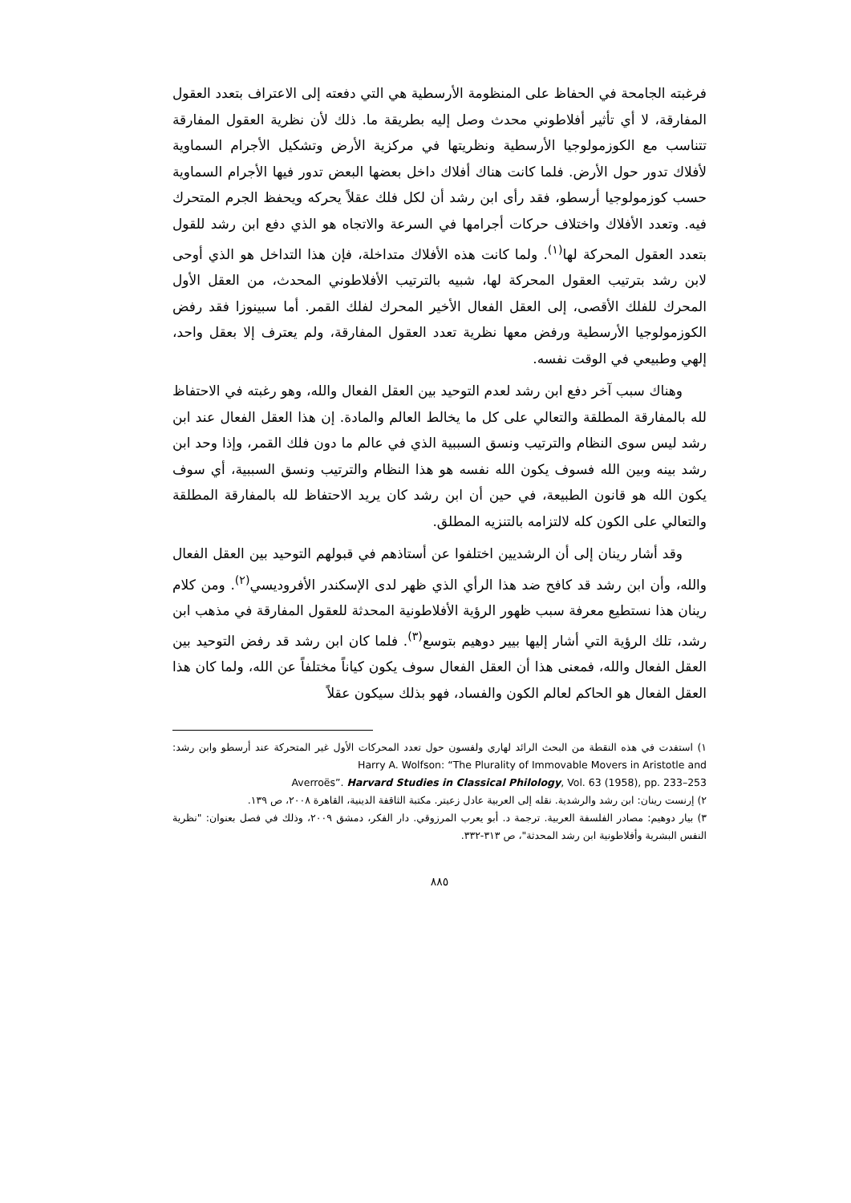فرغبته الجامحة في الحفاظ على المنظومة الأرسطية هي التي دفعته إلى الاعتراف بتعدد العقول المفارقة، لا أي تأثير أفلاطوني محدث وصل إليه بطريقة ما. ذلك لأن نظرية العقول المفارقة تتناسب مع الكوزمولوجيا الأرسطية ونظريتها في مركزية الأرض وتشكيل الأجرام السماوية لأفلاك تدور حول الأرض. فلما كانت هناك أفلاك داخل بعضها البعض تدور فيها الأجرام السماوية حسب كوزمولوجيا أرسطو، فقد رأى ابن رشد أن لكل فلك عقلاً يحركه ويحفظ الجرم المتحرك فيه. وتعدد الأفلاك واختلاف حركات أجرامها في السرعة والاتجاه هو الذي دفع ابن رشد للقول بتعدد العقول المحركة لها<sup>(١)</sup>. ولما كانت هذه الأفلاك متداخلة، فإن هذا التداخل هو الذي أوحى لابن رشد بترتيب العقول المحركة لها، شبيه بالترتيب الأفلاطوني المحدث، من العقل الأول المحرك للفلك الأقصى، إلى العقل الفعال الأخير المحرك لفلك القمر. أما سبينوزا فقد رفض الكوزمولوجيا الأرسطية ورفض معها نظرية تعدد العقول المفارقة، ولم يعترف إلا بعقل واحد، إلهي وطبيعي في الوقت نفسه.
وهناك سبب آخر دفع ابن رشد لعدم التوحيد بين العقل الفعال والله، وهو رغبته في الاحتفاظ لله بالمفارقة المطلقة والتعالي على كل ما يخالط العالم والمادة. إن هذا العقل الفعال عند ابن رشد ليس سوى النظام والترتيب ونسق السببية الذي في عالم ما دون فلك القمر، وإذا وحد ابن رشد بينه وبين الله فسوف يكون الله نفسه هو هذا النظام والترتيب ونسق السببية، أي سوف يكون الله هو قانون الطبيعة، في حين أن ابن رشد كان يريد الاحتفاظ لله بالمفارقة المطلقة والتعالي على الكون كله لالتزامه بالتنزيه المطلق.
وقد أشار رينان إلى أن الرشديين اختلفوا عن أستاذهم في قبولهم التوحيد بين العقل الفعال والله، وأن ابن رشد قد كافح ضد هذا الرأي الذي ظهر لدى الإسكندر الأفروديسي<sup>(٢)</sup>. ومن كلام رينان هذا نستطيع معرفة سبب ظهور الرؤية الأفلاطونية المحدثة للعقول المفارقة في مذهب ابن رشد، تلك الرؤية التي أشار إليها بيير دوهيم بتوسع<sup>(٣)</sup>. فلما كان ابن رشد قد رفض التوحيد بين العقل الفعال والله، فمعنى هذا أن العقل الفعال سوف يكون كياناً مختلفاً عن الله، ولما كان هذا العقل الفعال هو الحاكم لعالم الكون والفساد، فهو بذلك سيكون عقلاً
١) استفدت في هذه النقطة من البحث الرائد لهاري ولفسون حول تعدد المحركات الأول غير المتحركة عند أرسطو وابن رشد: Harry A. Wolfson: “The Plurality of Immovable Movers in Aristotle and
Averroës”. Harvard Studies in Classical Philology, Vol. 63 (1958), pp. 233–253
٢) إرنست رينان: ابن رشد والرشدية. نقله إلى العربية عادل زعيتر. مكتبة الثاقفة الدينية، القاهرة ٢٠٠٨، ص ١٣٩.
٣) بيار دوهيم: مصادر الفلسفة العربية. ترجمة د. أبو يعرب المرزوقي. دار الفكر، دمشق ٢٠٠٩، وذلك في فصل بعنوان: "نظرية النفس البشرية وأفلاطونية ابن رشد المحدثة"، ص ٣١٣-٣٣٢.
٨٨٥